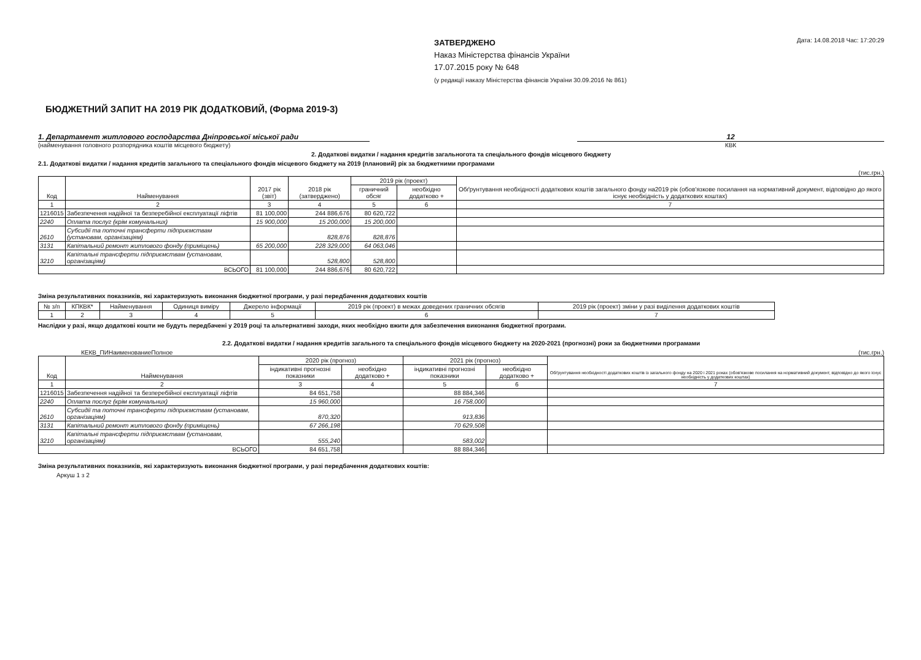ЗАТВЕРДЖЕНО
Наказ Міністерства фінансів України
17.07.2015 року № 648
(у редакції наказу Міністерства фінансів України 30.09.2016 № 861)
Дата: 14.08.2018 Час: 17:20:29
БЮДЖЕТНИЙ ЗАПИТ НА 2019 РІК ДОДАТКОВИЙ, (Форма 2019-3)
1. Департамент житлового господарства Дніпровської міської ради
(найменування головного розпорядника коштів місцевого бюджету)
12
КВК
2. Додаткові видатки / надання кредитів загальногота та спеціального фондів місцевого бюджету
2.1. Додаткові видатки / надання кредитів загального та спеціального фондів місцевого бюджету на 2019 (плановий) рік за бюджетними програмами
(тис.грн.)
| Код | Найменування | 2017 рік (звіт) | 2018 рік (затверджено) | 2019 рік (проект) | | Обґрунтування необхідності додаткових коштів загального фонду на2019 рік (обов'язкове посилання на нормативний документ, відповідно до якого існує необхідність у додаткових коштах) |
| --- | --- | --- | --- | --- | --- | --- |
| | | | | граничний обсяг | необхідно додатково + | |
| 1 | 2 | 3 | 4 | 5 | 6 | 7 |
| 1216015 | Забезпечення надійної та безперебійної експлуатації ліфтів | 81 100,000 | 244 886,676 | 80 620,722 | | |
| 2240 | Оплата послуг (крім комунальних) | 15 900,000 | 15 200,000 | 15 200,000 | | |
| 2610 | Субсидії та поточні трансферти підприємствам (установам, організаціям) | | 828,876 | 828,876 | | |
| 3131 | Капітальний ремонт житлового фонду (приміщень) | 65 200,000 | 228 329,000 | 64 063,046 | | |
| 3210 | Капітальні трансферти підприємствам (установам, організаціям) | | 528,800 | 528,800 | | |
| ВСЬОГО | | 81 100,000 | 244 886,676 | 80 620,722 | | |
Зміна результативних показників, які характеризують виконання бюджетної програми, у разі передбачення додаткових коштів
| № з/п | КПКВК* | Найменування | Одиниця виміру | Джерело інформації | 2019 рік (проект) в межах доведених граничних обсягів | 2019 рік (проект) зміни у разі виділення додаткових коштів |
| --- | --- | --- | --- | --- | --- | --- |
| 1 | 2 | 3 | 4 | 5 | 6 | 7 |
Наслідки у разі, якщо додаткові кошти не будуть передбачені у 2019 році та альтернативні заходи, яких необхідно вжити для забезпечення виконання бюджетної програми.
2.2. Додаткові видатки / надання кредитів загального та спеціального фондів місцевого бюджету на 2020-2021 (прогнозні) роки за бюджетними програмами
КЕКВ_ПИНаименованиеПолное (тис.грн.)
| Код | Найменування | 2020 рік (прогноз) | | 2021 рік (прогноз) | | Обґрунтування необхідності додаткових коштів із загального фонду на 2020 і 2021 роках (обов'язкове посилання на нормативний документ, відповідно до якого існує необхідність у додаткових коштах) |
| --- | --- | --- | --- | --- | --- | --- |
| | | індикативні прогнозні показники | необхідно додатково + | індикативні прогнозні показники | необхідно додатково + | |
| 1 | 2 | 3 | 4 | 5 | 6 | 7 |
| 1216015 | Забезпечення надійної та безперебійної експлуатації ліфтів | 84 651,758 | | 88 884,346 | | |
| 2240 | Оплата послуг (крім комунальних) | 15 960,000 | | 16 758,000 | | |
| 2610 | Субсидії та поточні трансферти підприємствам (установам, організаціям) | 870,320 | | 913,836 | | |
| 3131 | Капітальний ремонт житлового фонду (приміщень) | 67 266,198 | | 70 629,508 | | |
| 3210 | Капітальні трансферти підприємствам (установам, організаціям) | 555,240 | | 583,002 | | |
| ВСЬОГО | | 84 651,758 | | 88 884,346 | | |
Зміна результативних показників, які характеризують виконання бюджетної програми, у разі передбачення додаткових коштів:
Аркуш 1 з 2